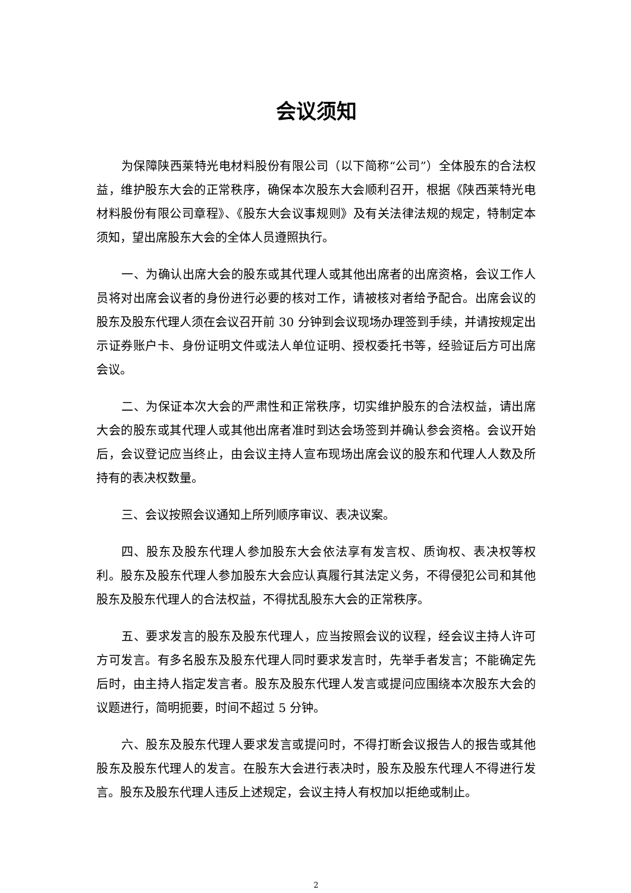会议须知
为保障陕西莱特光电材料股份有限公司（以下简称“公司”）全体股东的合法权益，维护股东大会的正常秩序，确保本次股东大会顺利召开，根据《陕西莱特光电材料股份有限公司章程》、《股东大会议事规则》及有关法律法规的规定，特制定本须知，望出席股东大会的全体人员遵照执行。
一、为确认出席大会的股东或其代理人或其他出席者的出席资格，会议工作人员将对出席会议者的身份进行必要的核对工作，请被核对者给予配合。出席会议的股东及股东代理人须在会议召开前 30 分钟到会议现场办理签到手续，并请按规定出示证券账户卡、身份证明文件或法人单位证明、授权委托书等，经验证后方可出席会议。
二、为保证本次大会的严肃性和正常秩序，切实维护股东的合法权益，请出席大会的股东或其代理人或其他出席者准时到达会场签到并确认参会资格。会议开始后，会议登记应当终止，由会议主持人宣布现场出席会议的股东和代理人人数及所持有的表决权数量。
三、会议按照会议通知上所列顺序审议、表决议案。
四、股东及股东代理人参加股东大会依法享有发言权、质询权、表决权等权利。股东及股东代理人参加股东大会应认真履行其法定义务，不得侵犯公司和其他股东及股东代理人的合法权益，不得扰乱股东大会的正常秩序。
五、要求发言的股东及股东代理人，应当按照会议的议程，经会议主持人许可方可发言。有多名股东及股东代理人同时要求发言时，先举手者发言；不能确定先后时，由主持人指定发言者。股东及股东代理人发言或提问应围绕本次股东大会的议题进行，简明扼要，时间不超过 5 分钟。
六、股东及股东代理人要求发言或提问时，不得打断会议报告人的报告或其他股东及股东代理人的发言。在股东大会进行表决时，股东及股东代理人不得进行发言。股东及股东代理人违反上述规定，会议主持人有权加以拒绝或制止。
2